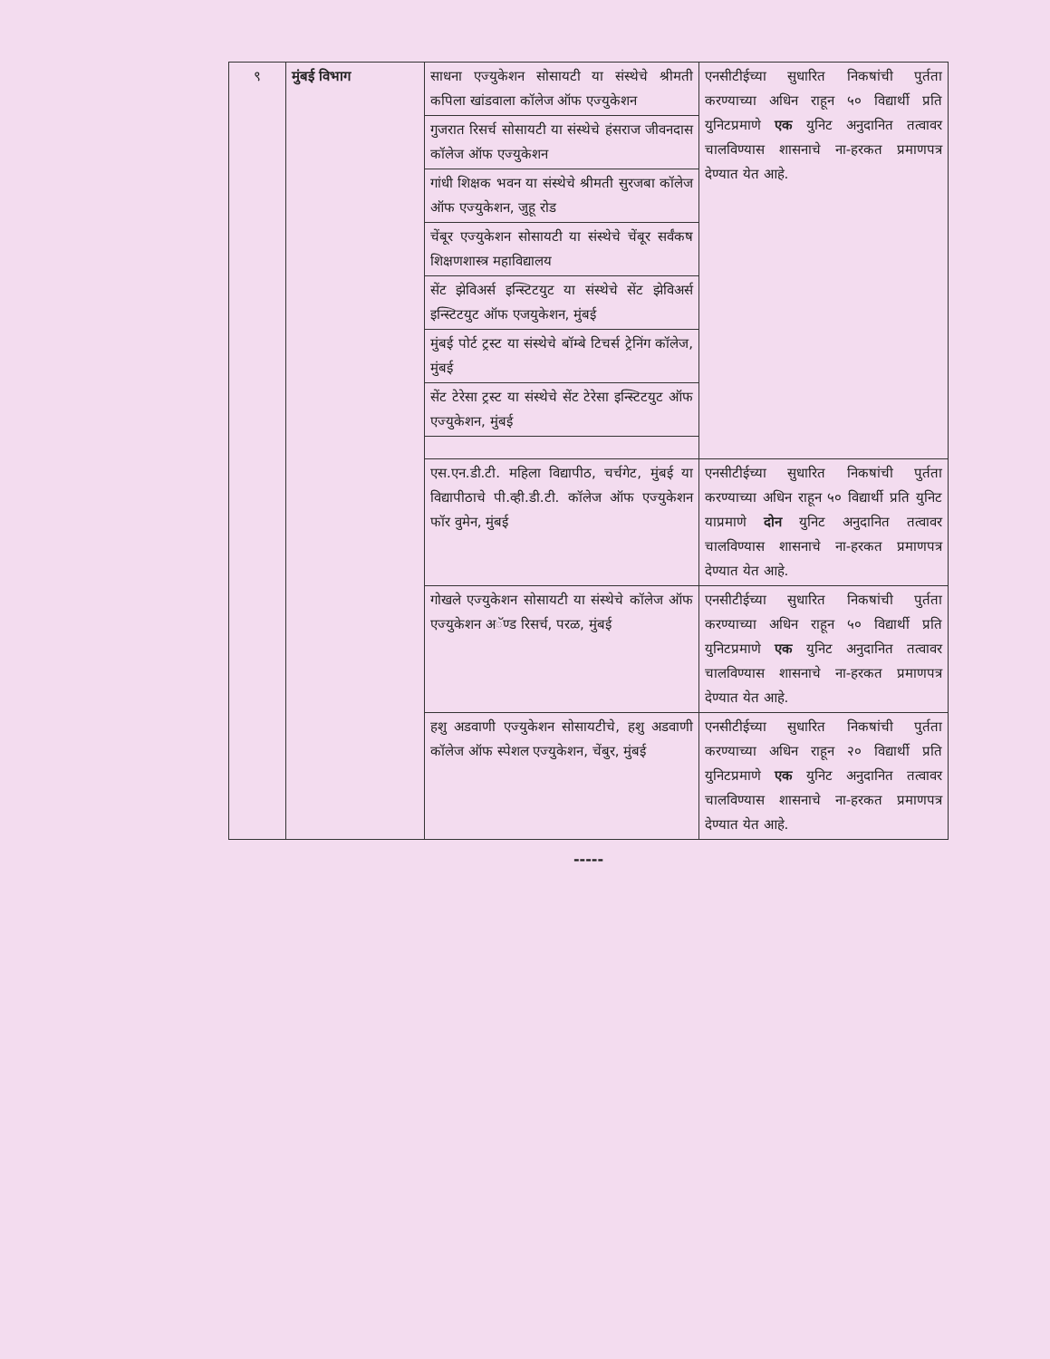| ९ | मुंबई विभाग | साधना एज्युकेशन सोसायटी या संस्थेचे श्रीमती कपिला खांडवाला कॉलेज ऑफ एज्युकेशन | एनसीटीईच्या सुधारित निकषांची पुर्तता करण्याच्या अधिन राहून ५० विद्यार्थी प्रति युनिटप्रमाणे एक युनिट अनुदानित तत्वावर चालविण्यास शासनाचे ना-हरकत प्रमाणपत्र देण्यात येत आहे. |
| | | गुजरात रिसर्च सोसायटी या संस्थेचे हंसराज जीवनदास कॉलेज ऑफ एज्युकेशन | |
| | | गांधी शिक्षक भवन या संस्थेचे श्रीमती सुरजबा कॉलेज ऑफ एज्युकेशन, जुहू रोड | |
| | | चेंबूर एज्युकेशन सोसायटी या संस्थेचे चेंबूर सर्वंकष शिक्षणशास्त्र महाविद्यालय | |
| | | सेंट झेविअर्स इन्स्टिटयुट या संस्थेचे सेंट झेविअर्स इन्स्टिटयुट ऑफ एजयुकेशन, मुंबई | |
| | | मुंबई पोर्ट ट्रस्ट या संस्थेचे बॉम्बे टिचर्स ट्रेनिंग कॉलेज, मुंबई | |
| | | सेंट टेरेसा ट्रस्ट या संस्थेचे सेंट टेरेसा इन्स्टिटयुट ऑफ एज्युकेशन, मुंबई | |
| | | एस.एन.डी.टी. महिला विद्यापीठ, चर्चगेट, मुंबई या विद्यापीठाचे पी.व्ही.डी.टी. कॉलेज ऑफ एज्युकेशन फॉर वुमेन, मुंबई | एनसीटीईच्या सुधारित निकषांची पुर्तता करण्याच्या अधिन राहून ५० विद्यार्थी प्रति युनिट याप्रमाणे दोन युनिट अनुदानित तत्वावर चालविण्यास शासनाचे ना-हरकत प्रमाणपत्र देण्यात येत आहे. |
| | | गोखले एज्युकेशन सोसायटी या संस्थेचे कॉलेज ऑफ एज्युकेशन अॅण्ड रिसर्च, परळ, मुंबई | एनसीटीईच्या सुधारित निकषांची पुर्तता करण्याच्या अधिन राहून ५० विद्यार्थी प्रति युनिटप्रमाणे एक युनिट अनुदानित तत्वावर चालविण्यास शासनाचे ना-हरकत प्रमाणपत्र देण्यात येत आहे. |
| | | हशु अडवाणी एज्युकेशन सोसायटीचे, हशु अडवाणी कॉलेज ऑफ स्पेशल एज्युकेशन, चेंबुर, मुंबई | एनसीटीईच्या सुधारित निकषांची पुर्तता करण्याच्या अधिन राहून २० विद्यार्थी प्रति युनिटप्रमाणे एक युनिट अनुदानित तत्वावर चालविण्यास शासनाचे ना-हरकत प्रमाणपत्र देण्यात येत आहे. |
-----